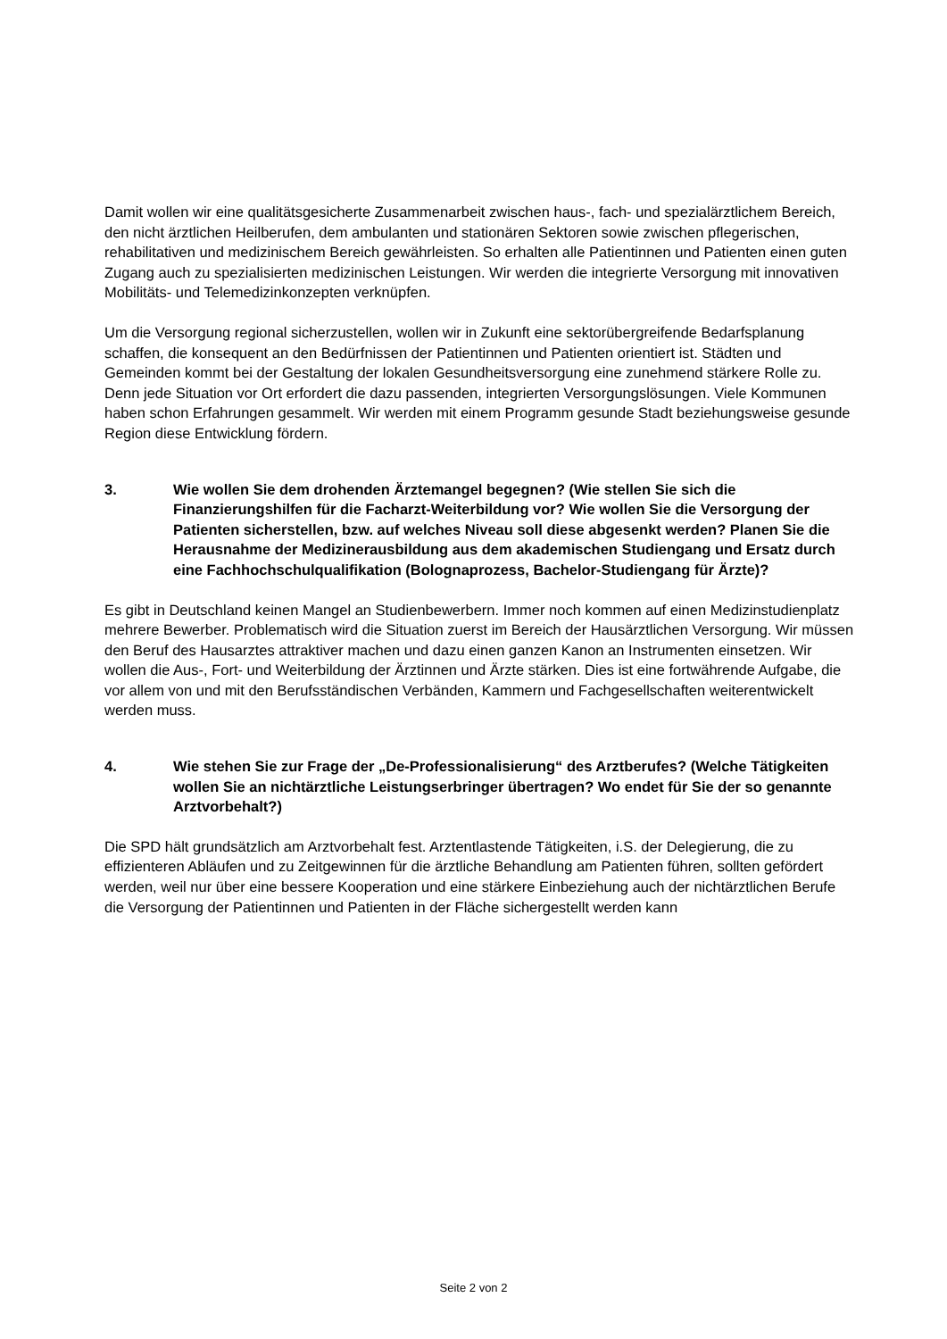Damit wollen wir eine qualitätsgesicherte Zusammenarbeit zwischen haus-, fach- und spezialärztlichem Bereich, den nicht ärztlichen Heilberufen, dem ambulanten und stationären Sektoren sowie zwischen pflegerischen, rehabilitativen und medizinischem Bereich gewährleisten. So erhalten alle Patientinnen und Patienten einen guten Zugang auch zu spezialisierten medizinischen Leistungen. Wir werden die integrierte Versorgung mit innovativen Mobilitäts- und Telemedizinkonzepten verknüpfen.
Um die Versorgung regional sicherzustellen, wollen wir in Zukunft eine sektorübergreifende Bedarfsplanung schaffen, die konsequent an den Bedürfnissen der Patientinnen und Patienten orientiert ist. Städten und Gemeinden kommt bei der Gestaltung der lokalen Gesundheitsversorgung eine zunehmend stärkere Rolle zu. Denn jede Situation vor Ort erfordert die dazu passenden, integrierten Versorgungslösungen. Viele Kommunen haben schon Erfahrungen gesammelt. Wir werden mit einem Programm gesunde Stadt beziehungsweise gesunde Region diese Entwicklung fördern.
3. Wie wollen Sie dem drohenden Ärztemangel begegnen? (Wie stellen Sie sich die Finanzierungshilfen für die Facharzt-Weiterbildung vor? Wie wollen Sie die Versorgung der Patienten sicherstellen, bzw. auf welches Niveau soll diese abgesenkt werden? Planen Sie die Herausnahme der Medizinerausbildung aus dem akademischen Studiengang und Ersatz durch eine Fachhochschulqualifikation (Bolognaprozess, Bachelor-Studiengang für Ärzte)?
Es gibt in Deutschland keinen Mangel an Studienbewerbern. Immer noch kommen auf einen Medizinstudienplatz mehrere Bewerber. Problematisch wird die Situation zuerst im Bereich der Hausärztlichen Versorgung. Wir müssen den Beruf des Hausarztes attraktiver machen und dazu einen ganzen Kanon an Instrumenten einsetzen. Wir wollen die Aus-, Fort- und Weiterbildung der Ärztinnen und Ärzte stärken. Dies ist eine fortwährende Aufgabe, die vor allem von und mit den Berufsständischen Verbänden, Kammern und Fachgesellschaften weiterentwickelt werden muss.
4. Wie stehen Sie zur Frage der „De-Professionalisierung“ des Arztberufes? (Welche Tätigkeiten wollen Sie an nichtärztliche Leistungserbringer übertragen? Wo endet für Sie der so genannte Arztvorbehalt?)
Die SPD hält grundsätzlich am Arztvorbehalt fest. Arztentlastende Tätigkeiten, i.S. der Delegierung, die zu effizienteren Abläufen und zu Zeitgewinnen für die ärztliche Behandlung am Patienten führen, sollten gefördert werden, weil nur über eine bessere Kooperation und eine stärkere Einbeziehung auch der nichtärztlichen Berufe die Versorgung der Patientinnen und Patienten in der Fläche sichergestellt werden kann
Seite 2 von 2